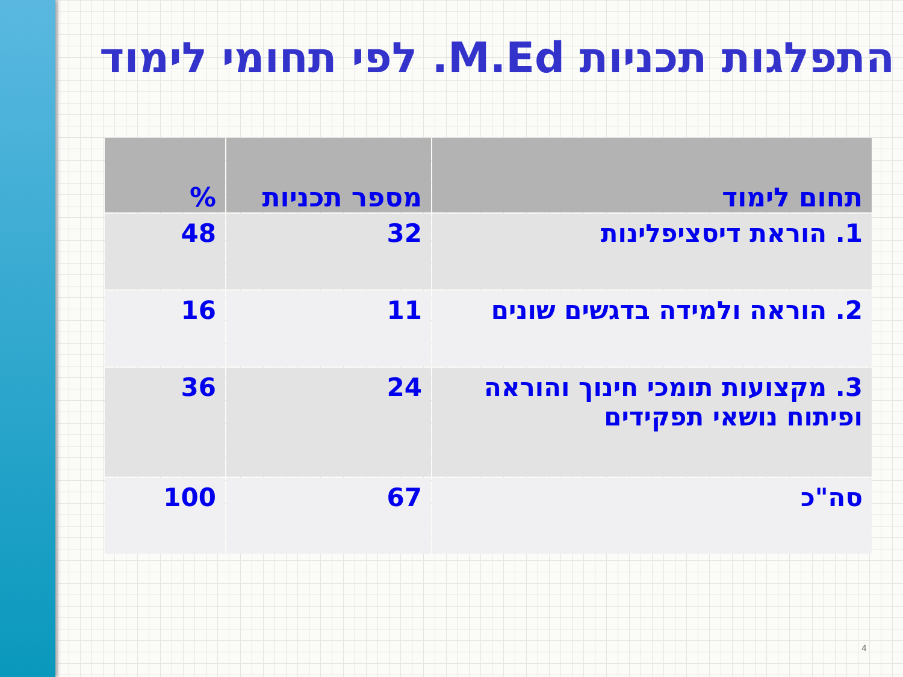התפלגות תכניות M.Ed. לפי תחומי לימוד
| תחום לימוד | מספר תכניות | % |
| --- | --- | --- |
| 1. הוראת דיסציפלינות | 32 | 48 |
| 2. הוראה ולמידה בדגשים שונים | 11 | 16 |
| 3. מקצועות תומכי חינוך והוראה ופיתוח נושאי תפקידים | 24 | 36 |
| סה"כ | 67 | 100 |
4